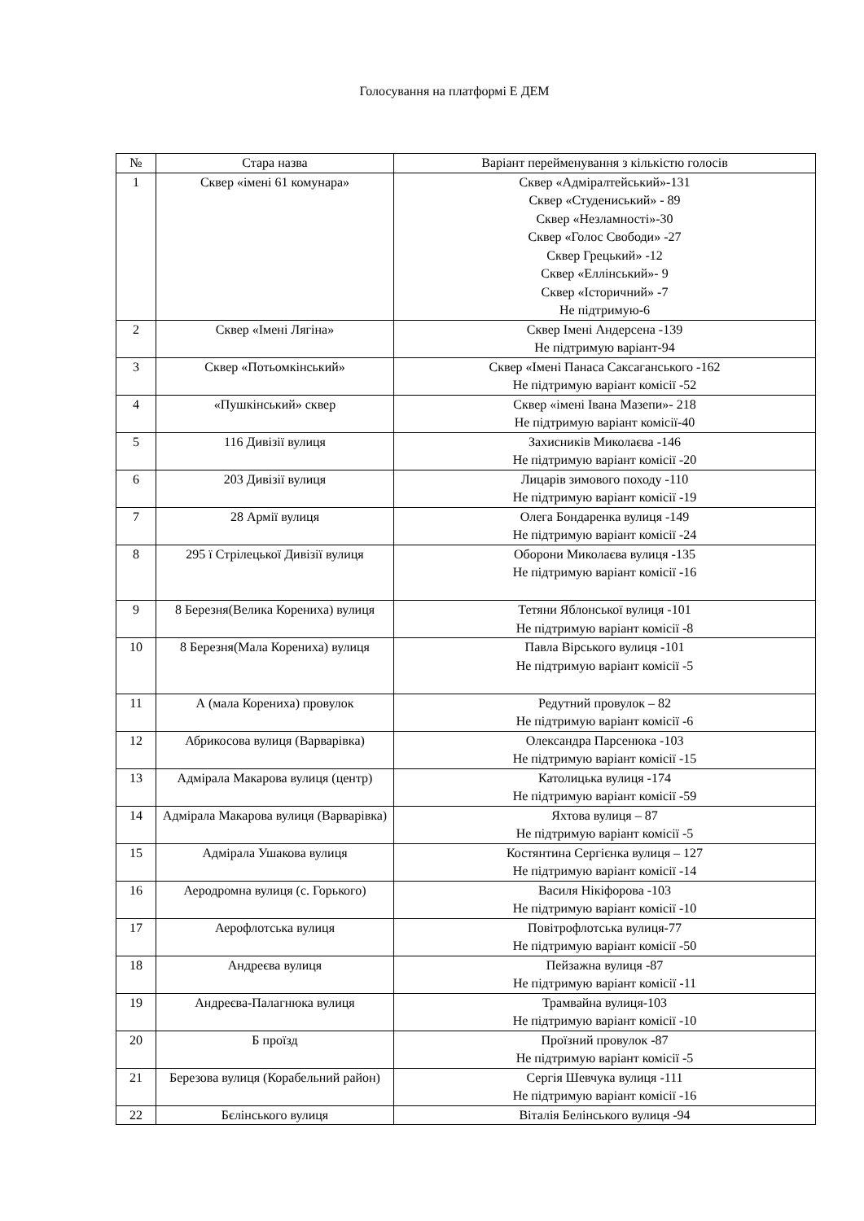Голосування на платформі Е ДЕМ
| № | Стара назва | Варіант перейменування з кількістю голосів |
| --- | --- | --- |
| 1 | Сквер «імені 61 комунара» | Сквер «Адміралтейський»-131 Сквер «Студениський» - 89 Сквер «Незламності»-30 Сквер «Голос Свободи» -27 Сквер Грецький» -12 Сквер «Еллінський»- 9 Сквер «Історичний» -7 Не підтримую-6 |
| 2 | Сквер «Імені Лягіна» | Сквер Імені Андерсена -139 Не підтримую варіант-94 |
| 3 | Сквер «Потьомкінський» | Сквер «Імені Панаса Саксаганського -162 Не підтримую варіант комісії -52 |
| 4 | «Пушкінський» сквер | Сквер «імені Івана Мазепи»- 218 Не підтримую варіант комісії-40 |
| 5 | 116 Дивізії вулиця | Захисників Миколаєва -146 Не підтримую варіант комісії -20 |
| 6 | 203 Дивізії вулиця | Лицарів зимового походу -110 Не підтримую варіант комісії -19 |
| 7 | 28 Армії вулиця | Олега Бондаренка вулиця -149 Не підтримую варіант комісії -24 |
| 8 | 295 ї Стрілецької Дивізії вулиця | Оборони Миколаєва вулиця -135 Не підтримую варіант комісії -16 |
| 9 | 8 Березня(Велика Корениха) вулиця | Тетяни Яблонської вулиця -101 Не підтримую варіант комісії -8 |
| 10 | 8 Березня(Мала Корениха) вулиця | Павла Вірського вулиця -101 Не підтримую варіант комісії -5 |
| 11 | А (мала Корениха) провулок | Редутний провулок – 82 Не підтримую варіант комісії -6 |
| 12 | Абрикосова вулиця (Варварівка) | Олександра Парсенюка -103 Не підтримую варіант комісії -15 |
| 13 | Адмірала Макарова вулиця (центр) | Католицька вулиця -174 Не підтримую варіант комісії -59 |
| 14 | Адмірала Макарова вулиця (Варварівка) | Яхтова вулиця – 87 Не підтримую варіант комісії -5 |
| 15 | Адмірала Ушакова вулиця | Костянтина Сергієнка вулиця – 127 Не підтримую варіант комісії -14 |
| 16 | Аеродромна вулиця (с. Горького) | Василя Нікіфорова -103 Не підтримую варіант комісії -10 |
| 17 | Аерофлотська вулиця | Повітрофлотська вулиця-77 Не підтримую варіант комісії -50 |
| 18 | Андреєва вулиця | Пейзажна вулиця -87 Не підтримую варіант комісії -11 |
| 19 | Андреєва-Палагнюка вулиця | Трамвайна вулиця-103 Не підтримую варіант комісії -10 |
| 20 | Б проїзд | Проїзний провулок -87 Не підтримую варіант комісії -5 |
| 21 | Березова вулиця (Корабельний район) | Сергія Шевчука вулиця -111 Не підтримую варіант комісії -16 |
| 22 | Бєлінського вулиця | Віталія Белінського вулиця -94 |